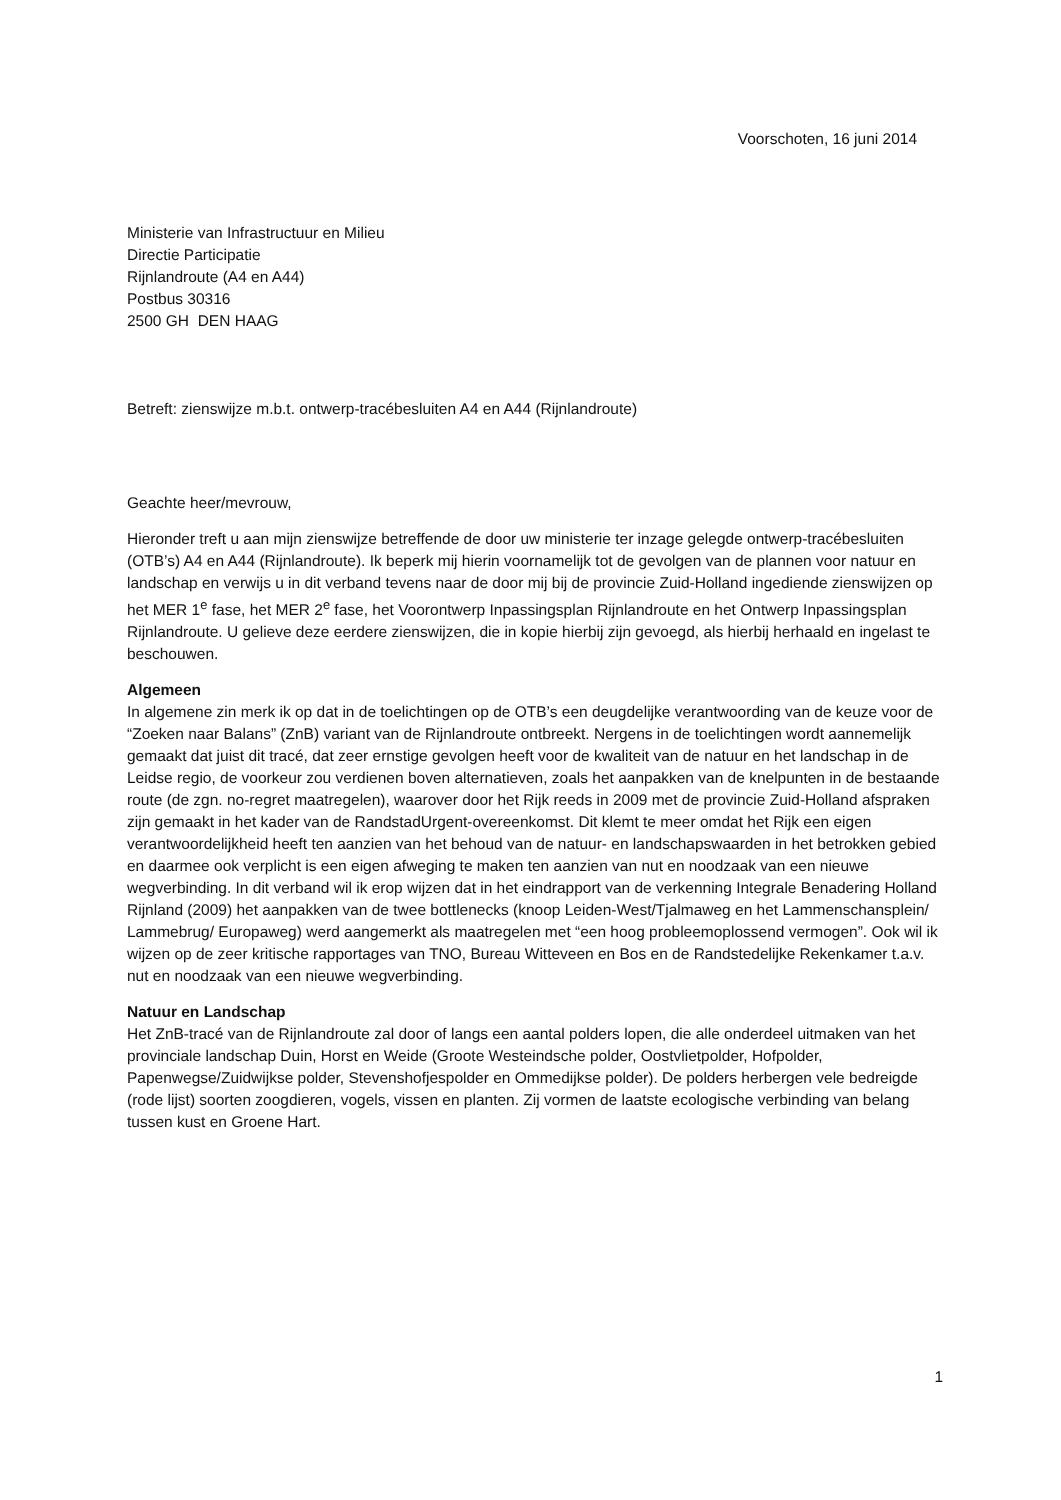Voorschoten, 16 juni 2014
Ministerie van Infrastructuur en Milieu
Directie Participatie
Rijnlandroute (A4 en A44)
Postbus 30316
2500 GH DEN HAAG
Betreft: zienswijze m.b.t. ontwerp-tracébesluiten A4 en A44 (Rijnlandroute)
Geachte heer/mevrouw,
Hieronder treft u aan mijn zienswijze betreffende de door uw ministerie ter inzage gelegde ontwerp-tracébesluiten (OTB’s) A4 en A44 (Rijnlandroute). Ik beperk mij hierin voornamelijk tot de gevolgen van de plannen voor natuur en landschap en verwijs u in dit verband tevens naar de door mij bij de provincie Zuid-Holland ingediende zienswijzen op het MER 1<sup>e</sup> fase, het MER 2<sup>e</sup> fase, het Voorontwerp Inpassingsplan Rijnlandroute en het Ontwerp Inpassingsplan Rijnlandroute. U gelieve deze eerdere zienswijzen, die in kopie hierbij zijn gevoegd, als hierbij herhaald en ingelast te beschouwen.
Algemeen
In algemene zin merk ik op dat in de toelichtingen op de OTB’s een deugdelijke verantwoording van de keuze voor de “Zoeken naar Balans” (ZnB) variant van de Rijnlandroute ontbreekt. Nergens in de toelichtingen wordt aannemelijk gemaakt dat juist dit tracé, dat zeer ernstige gevolgen heeft voor de kwaliteit van de natuur en het landschap in de Leidse regio, de voorkeur zou verdienen boven alternatieven, zoals het aanpakken van de knelpunten in de bestaande route (de zgn. no-regret maatregelen), waarover door het Rijk reeds in 2009 met de provincie Zuid-Holland afspraken zijn gemaakt in het kader van de RandstadUrgent-overeenkomst. Dit klemt te meer omdat het Rijk een eigen verantwoordelijkheid heeft ten aanzien van het behoud van de natuur- en landschapswaarden in het betrokken gebied en daarmee ook verplicht is een eigen afweging te maken ten aanzien van nut en noodzaak van een nieuwe wegverbinding. In dit verband wil ik erop wijzen dat in het eindrapport van de verkenning Integrale Benadering Holland Rijnland (2009) het aanpakken van de twee bottlenecks (knoop Leiden-West/Tjalmaweg en het Lammenschansplein/ Lammebrug/ Europaweg) werd aangemerkt als maatregelen met “een hoog probleemoplossend vermogen”. Ook wil ik wijzen op de zeer kritische rapportages van TNO, Bureau Witteveen en Bos en de Randstedelijke Rekenkamer t.a.v. nut en noodzaak van een nieuwe wegverbinding.
Natuur en Landschap
Het ZnB-tracé van de Rijnlandroute zal door of langs een aantal polders lopen, die alle onderdeel uitmaken van het provinciale landschap Duin, Horst en Weide (Groote Westeindsche polder, Oostvlietpolder, Hofpolder, Papenwegse/Zuidwijkse polder, Stevenshofjespolder en Ommedijkse polder). De polders herbergen vele bedreigde (rode lijst) soorten zoogdieren, vogels, vissen en planten. Zij vormen de laatste ecologische verbinding van belang tussen kust en Groene Hart.
1